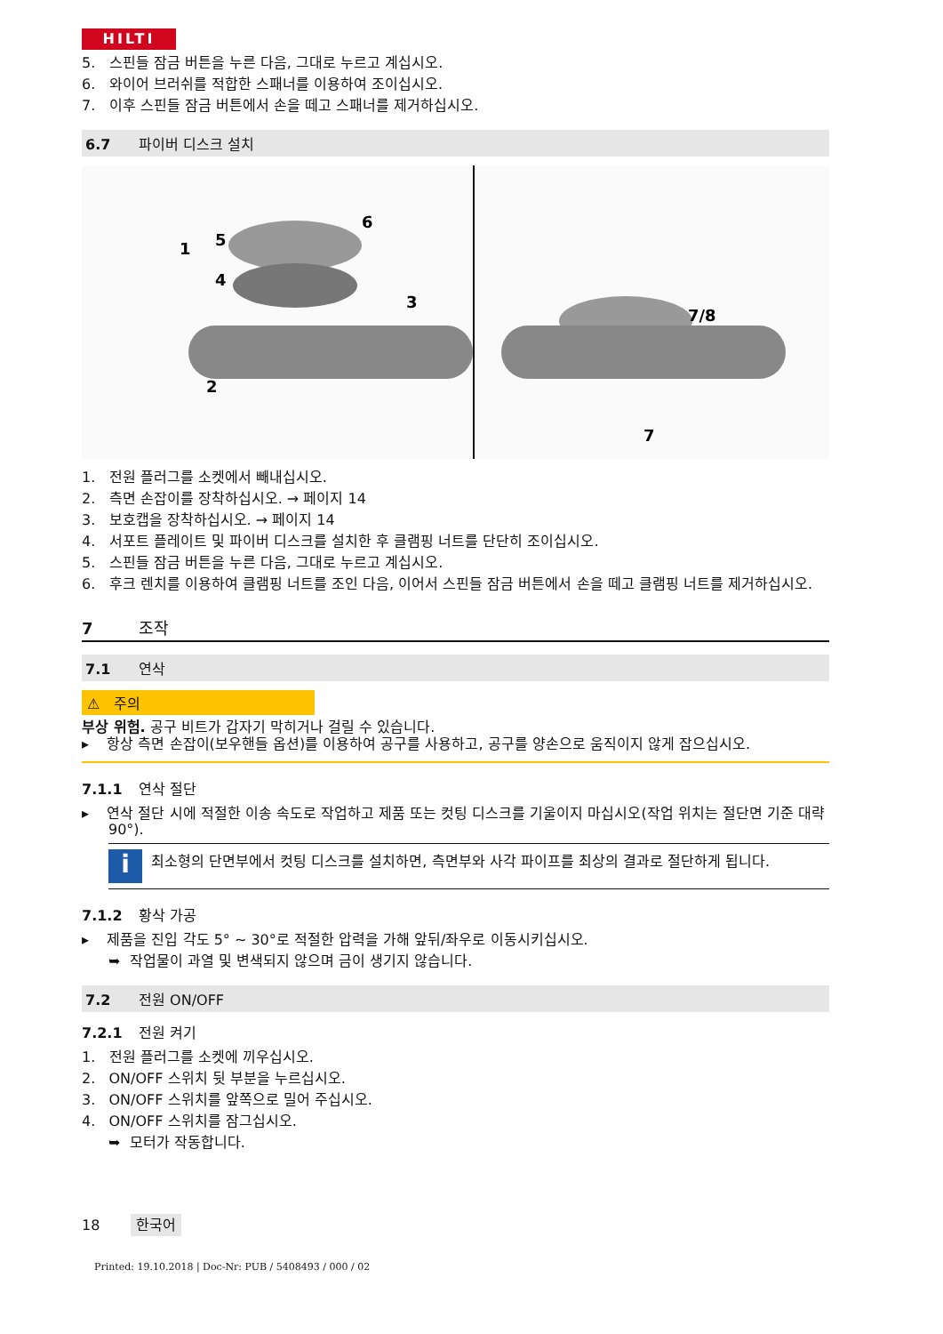HILTI
5. 스핀들 잠금 버튼을 누른 다음, 그대로 누르고 계십시오.
6. 와이어 브러쉬를 적합한 스패너를 이용하여 조이십시오.
7. 이후 스핀들 잠금 버튼에서 손을 떼고 스패너를 제거하십시오.
6.7 파이버 디스크 설치
5
4
1
2
3
6
7/8
7
1. 전원 플러그를 소켓에서 빼내십시오.
2. 측면 손잡이를 장착하십시오. → 페이지 14
3. 보호캡을 장착하십시오. → 페이지 14
4. 서포트 플레이트 및 파이버 디스크를 설치한 후 클램핑 너트를 단단히 조이십시오.
5. 스핀들 잠금 버튼을 누른 다음, 그대로 누르고 계십시오.
6. 후크 렌치를 이용하여 클램핑 너트를 조인 다음, 이어서 스핀들 잠금 버튼에서 손을 떼고 클램핑 너트를 제거하십시오.
7 조작
7.1 연삭
⚠ 주의
부상 위험. 공구 비트가 갑자기 막히거나 걸릴 수 있습니다.
▸ 항상 측면 손잡이(보우핸들 옵션)를 이용하여 공구를 사용하고, 공구를 양손으로 움직이지 않게 잡으십시오.
7.1.1 연삭 절단
▸ 연삭 절단 시에 적절한 이송 속도로 작업하고 제품 또는 컷팅 디스크를 기울이지 마십시오(작업 위치는 절단면 기준 대략 90°).
i
최소형의 단면부에서 컷팅 디스크를 설치하면, 측면부와 사각 파이프를 최상의 결과로 절단하게 됩니다.
7.1.2 황삭 가공
▸ 제품을 진입 각도 5° ~ 30°로 적절한 압력을 가해 앞뒤/좌우로 이동시키십시오.
➥ 작업물이 과열 및 변색되지 않으며 금이 생기지 않습니다.
7.2 전원 ON/OFF
7.2.1 전원 켜기
1. 전원 플러그를 소켓에 끼우십시오.
2. ON/OFF 스위치 뒷 부분을 누르십시오.
3. ON/OFF 스위치를 앞쪽으로 밀어 주십시오.
4. ON/OFF 스위치를 잠그십시오.
➥ 모터가 작동합니다.
18 한국어
Printed: 19.10.2018 | Doc-Nr: PUB / 5408493 / 000 / 02